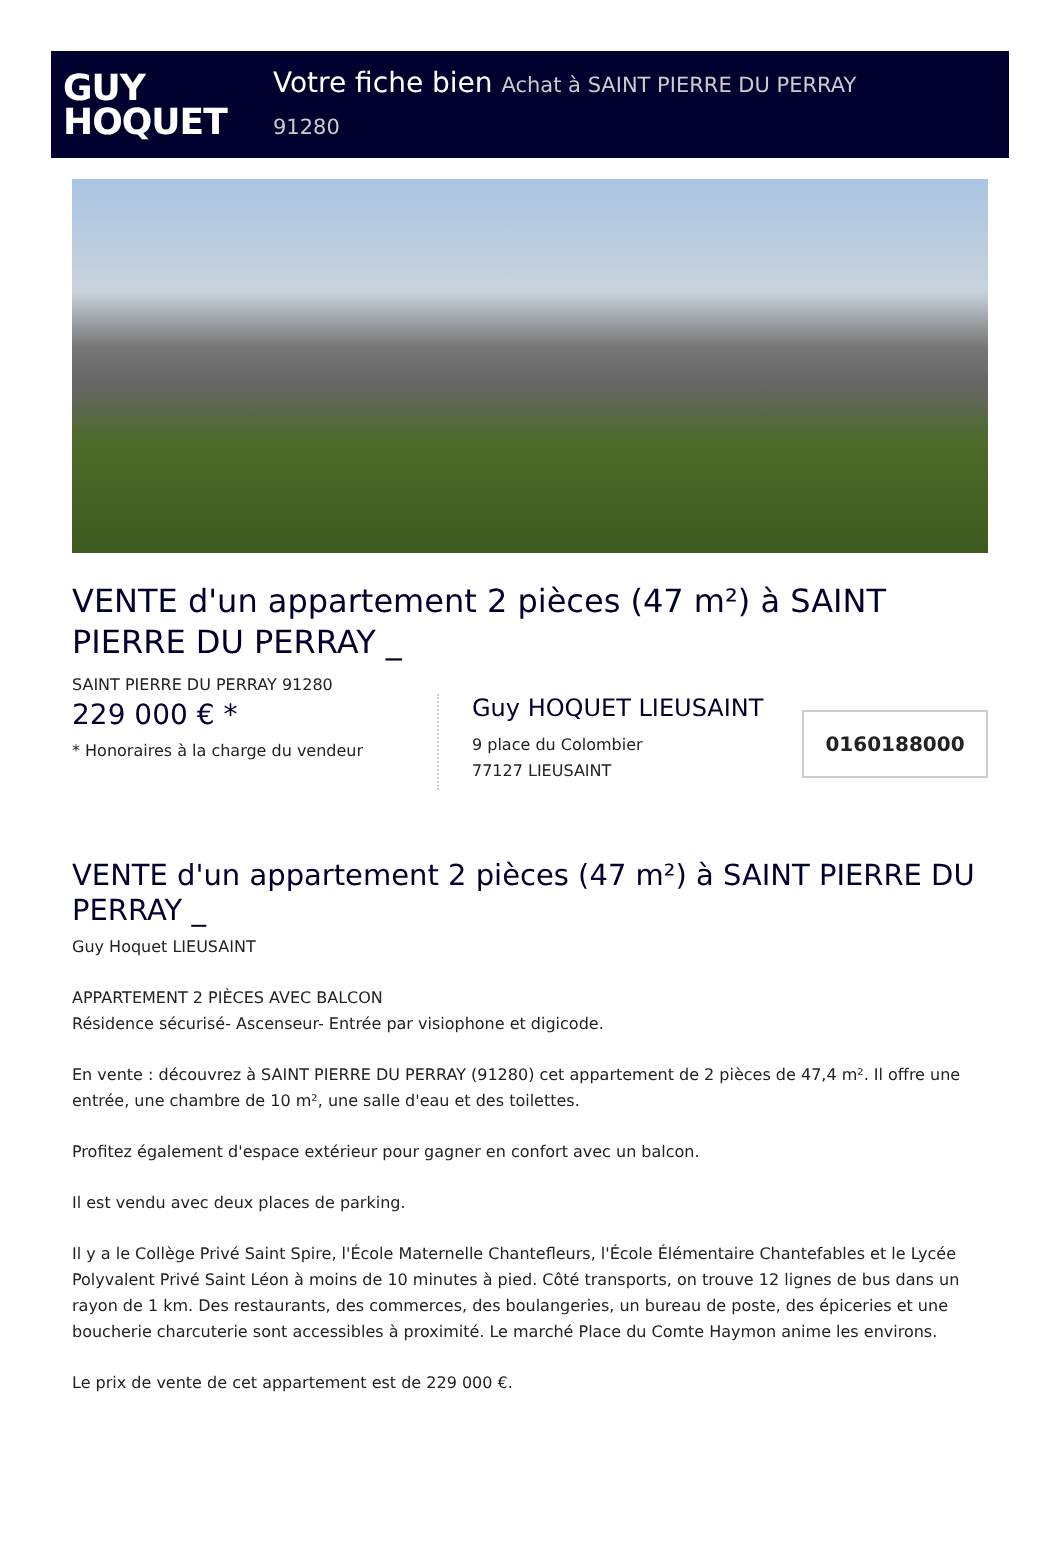GUY
HOQUET
Votre fiche bien Achat à SAINT PIERRE DU PERRAY
91280
VENTE d'un appartement 2 pièces (47 m²) à SAINT PIERRE DU PERRAY _
SAINT PIERRE DU PERRAY 91280
229 000 € *
* Honoraires à la charge du vendeur
Guy HOQUET LIEUSAINT
9 place du Colombier
77127 LIEUSAINT
0160188000
VENTE d'un appartement 2 pièces (47 m²) à SAINT PIERRE DU PERRAY _
Guy Hoquet LIEUSAINT
APPARTEMENT 2 PIÈCES AVEC BALCON
Résidence sécurisé- Ascenseur- Entrée par visiophone et digicode.
En vente : découvrez à SAINT PIERRE DU PERRAY (91280) cet appartement de 2 pièces de 47,4 m². Il offre une entrée, une chambre de 10 m², une salle d'eau et des toilettes.
Profitez également d'espace extérieur pour gagner en confort avec un balcon.
Il est vendu avec deux places de parking.
Il y a le Collège Privé Saint Spire, l'École Maternelle Chantefleurs, l'École Élémentaire Chantefables et le Lycée Polyvalent Privé Saint Léon à moins de 10 minutes à pied. Côté transports, on trouve 12 lignes de bus dans un rayon de 1 km. Des restaurants, des commerces, des boulangeries, un bureau de poste, des épiceries et une boucherie charcuterie sont accessibles à proximité. Le marché Place du Comte Haymon anime les environs.
Le prix de vente de cet appartement est de 229 000 €.